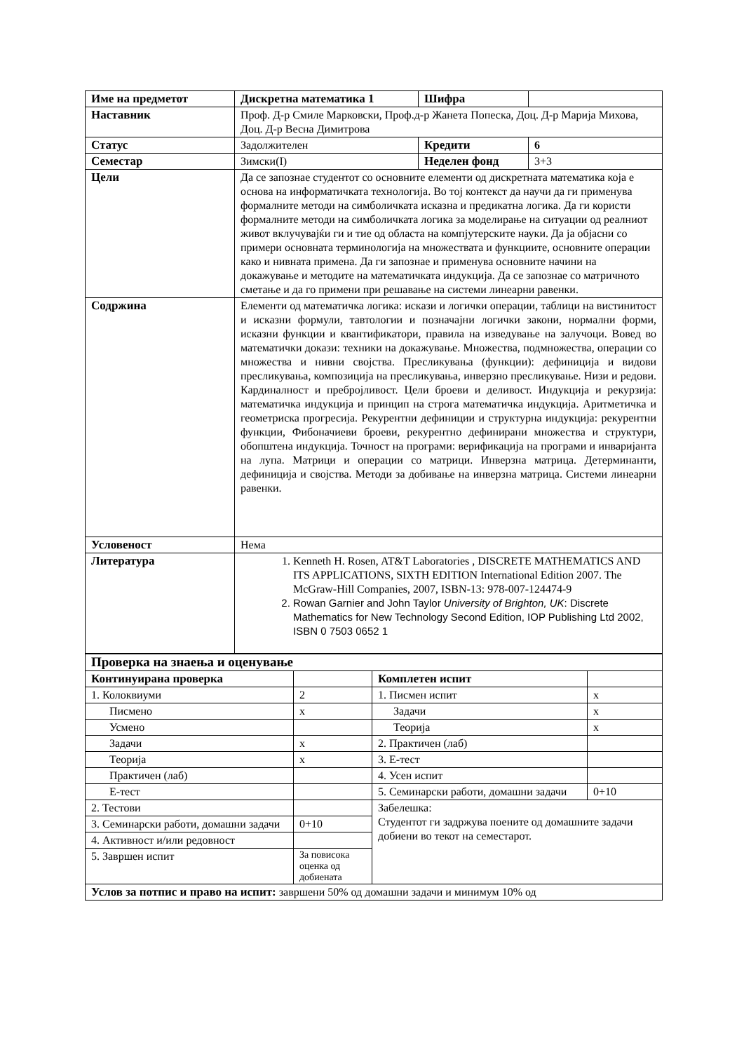| Име на предметот | Дискретна математика 1 | | Шифра | |
| Наставник | Проф. Д-р Смиле Марковски, Проф.д-р Жанета Попеска, Доц. Д-р Марија Михова, Доц. Д-р Весна Димитрова | | | |
| Статус | Задолжителен | Кредити | | 6 |
| Семестар | Зимски(I) | Неделен фонд | | 3+3 |
| Цели | Да се запознае студентот со основните елементи од дискретната математика која е основа на информатичката технологија. Во тој контекст да научи да ги применува формалните методи на симболичката исказна и предикатна логика. Да ги користи формалните методи на симболичката логика за моделирање на ситуации од реалниот живот вклучувајќи ги и тие од областа на компјутерските науки. Да ја објасни со примери основната терминологија на множествата и функциите, основните операции како и нивната примена. Да ги запознае и применува основните начини на докажување и методите на математичката индукција. Да се запознае со матричното сметање и да го примени при решавање на системи линеарни равенки. | | | |
| Содржина | Елементи од математичка логика: искази и логички операции, таблици на вистинитост и исказни формули, тавтологии и позначајни логички закони, нормални форми, исказни функции и квантификатори, правила на изведување на залучоци. Вовед во математички докази: техники на докажување. Множества, подмножества, операции со множества и нивни својства. Пресликувања (функции): дефиниција и видови пресликувања, композиција на пресликувања, инверзно пресликување. Низи и редови. Кардиналност и пребројливост. Цели броеви и деливост. Индукција и рекурзија: математичка индукција и принцип на строга математичка индукција. Аритметичка и геометриска прогресија. Рекурентни дефиниции и структурна индукција: рекурентни функции, Фибоначиеви броеви, рекурентно дефинирани множества и структури, обопштена индукција. Точност на програми: верификација на програми и инваријанта на лупа. Матрици и операции со матрици. Инверзна матрица. Детерминанти, дефиниција и својства. Методи за добивање на инверзна матрица. Системи линеарни равенки. | | | |
| Условеност | Нема | | | |
| Литература | 1. Kenneth H. Rosen, AT&T Laboratories , DISCRETE MATHEMATICS AND ITS APPLICATIONS, SIXTH EDITION International Edition 2007. The McGraw-Hill Companies, 2007, ISBN-13: 978-007-124474-9 2. Rowan Garnier and John Taylor University of Brighton, UK : Discrete Mathematics for New Technology Second Edition, IOP Publishing Ltd 2002, ISBN 0 7503 0652 1 | | | |
| Проверка на знаења и оценување | | | |
| Континуирана проверка | | Комплетен испит | |
| 1. Колоквиуми | 2 | 1. Писмен испит | x |
| Писмено | x | Задачи | x |
| Усмено | | Теорија | x |
| Задачи | x | 2. Практичен (лаб) | |
| Теорија | x | 3. Е-тест | |
| Практичен (лаб) | | 4. Усен испит | |
| Е-тест | | 5. Семинарски работи, домашни задачи | 0+10 |
| 2. Тестови | | Забелешка: Студентот ги задржува поените од домашните задачи добиени во текот на семестарот. | |
| 3. Семинарски работи, домашни задачи | 0+10 | | |
| 4. Активност и/или редовност | | | |
| 5. Завршен испит | За повисока оценка од добиената | | |
| Услов за потпис и право на испит: завршени 50% од домашни задачи и минимум 10% од | | | |